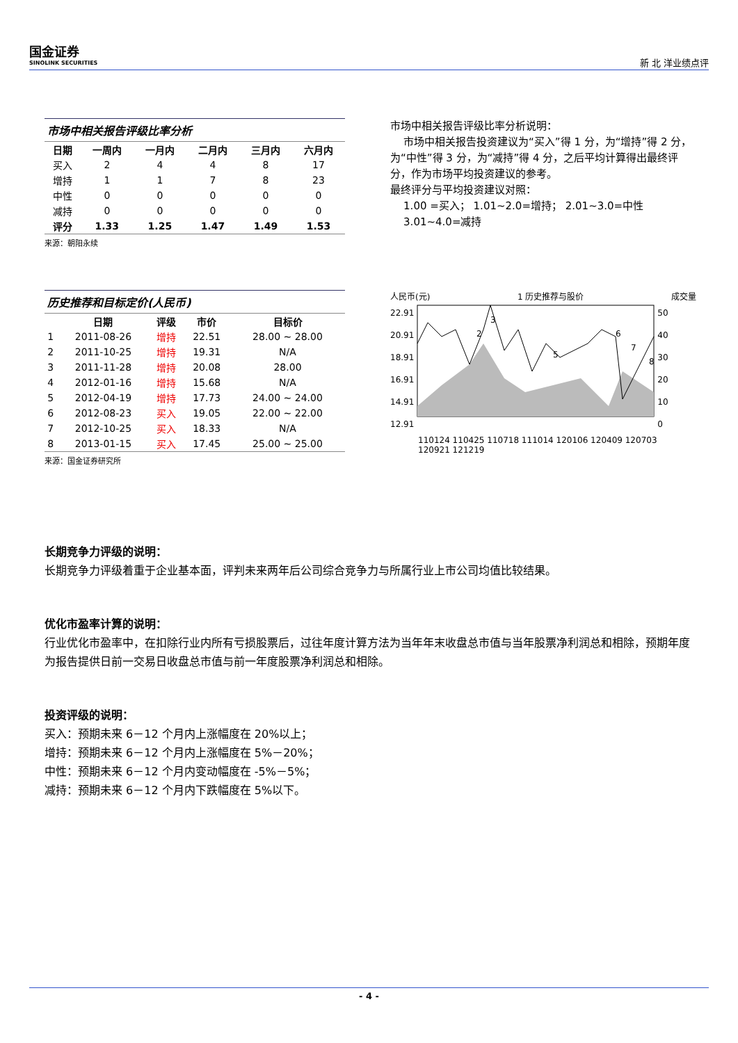国金证券
SINOLINK SECURITIES
新 北 洋业绩点评
市场中相关报告评级比率分析
| 日期 | 一周内 | 一月内 | 二月内 | 三月内 | 六月内 |
| --- | --- | --- | --- | --- | --- |
| 买入 | 2 | 4 | 4 | 8 | 17 |
| 增持 | 1 | 1 | 7 | 8 | 23 |
| 中性 | 0 | 0 | 0 | 0 | 0 |
| 减持 | 0 | 0 | 0 | 0 | 0 |
| 评分 | 1.33 | 1.25 | 1.47 | 1.49 | 1.53 |
来源：朝阳永续
市场中相关报告评级比率分析说明：
市场中相关报告投资建议为“买入”得 1 分，为“增持”得 2 分，为“中性”得 3 分，为“减持”得 4 分，之后平均计算得出最终评分，作为市场平均投资建议的参考。
最终评分与平均投资建议对照：
1.00 =买入； 1.01~2.0=增持； 2.01~3.0=中性
3.01~4.0=减持
历史推荐和目标定价(人民币)
| | 日期 | 评级 | 市价 | 目标价 |
| --- | --- | --- | --- | --- |
| 1 | 2011-08-26 | 增持 | 22.51 | 28.00 ~ 28.00 |
| 2 | 2011-10-25 | 增持 | 19.31 | N/A |
| 3 | 2011-11-28 | 增持 | 20.08 | 28.00 |
| 4 | 2012-01-16 | 增持 | 15.68 | N/A |
| 5 | 2012-04-19 | 增持 | 17.73 | 24.00 ~ 24.00 |
| 6 | 2012-08-23 | 买入 | 19.05 | 22.00 ~ 22.00 |
| 7 | 2012-10-25 | 买入 | 18.33 | N/A |
| 8 | 2013-01-15 | 买入 | 17.45 | 25.00 ~ 25.00 |
来源：国金证券研究所
人民币(元) 1 历史推荐与股价 成交量
22.91
20.91
18.91
16.91
14.91
12.91
2
3
5
6
7
8
50
40
30
20
10
0
110124 110425 110718 111014 120106 120409 120703 120921 121219
长期竞争力评级的说明：
长期竞争力评级着重于企业基本面，评判未来两年后公司综合竞争力与所属行业上市公司均值比较结果。
优化市盈率计算的说明：
行业优化市盈率中，在扣除行业内所有亏损股票后，过往年度计算方法为当年年末收盘总市值与当年股票净利润总和相除，预期年度为报告提供日前一交易日收盘总市值与前一年度股票净利润总和相除。
投资评级的说明：
买入：预期未来 6－12 个月内上涨幅度在 20%以上；
增持：预期未来 6－12 个月内上涨幅度在 5%－20%；
中性：预期未来 6－12 个月内变动幅度在 -5%－5%；
减持：预期未来 6－12 个月内下跌幅度在 5%以下。
- 4 -